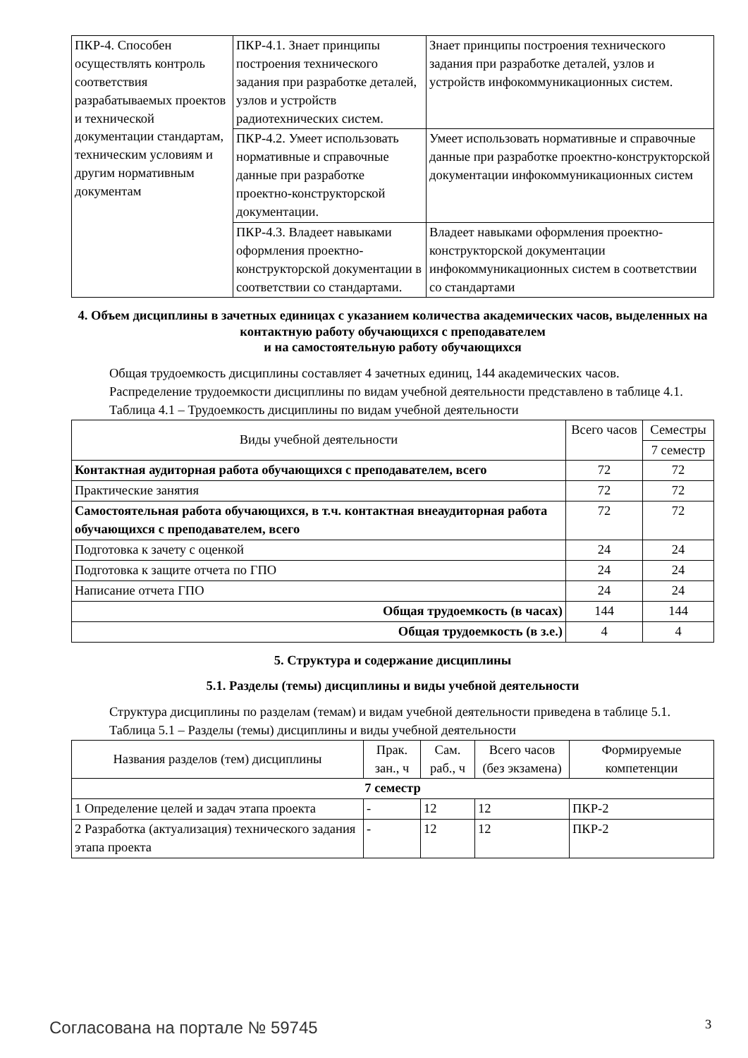| ПКР-4. Способен осуществлять контроль соответствия разрабатываемых проектов и технической документации стандартам, техническим условиям и другим нормативным документам | ПКР-4.1. Знает принципы построения технического задания при разработке деталей, узлов и устройств радиотехнических систем. | Знает принципы построения технического задания при разработке деталей, узлов и устройств инфокоммуникационных систем. |
| | ПКР-4.2. Умеет использовать нормативные и справочные данные при разработке проектно-конструкторской документации. | Умеет использовать нормативные и справочные данные при разработке проектно-конструкторской документации инфокоммуникационных систем |
| | ПКР-4.3. Владеет навыками оформления проектно-конструкторской документации в соответствии со стандартами. | Владеет навыками оформления проектно-конструкторской документации инфокоммуникационных систем в соответствии со стандартами |
4. Объем дисциплины в зачетных единицах с указанием количества академических часов, выделенных на контактную работу обучающихся с преподавателем
и на самостоятельную работу обучающихся
Общая трудоемкость дисциплины составляет 4 зачетных единиц, 144 академических часов.
Распределение трудоемкости дисциплины по видам учебной деятельности представлено в таблице 4.1.
Таблица 4.1 – Трудоемкость дисциплины по видам учебной деятельности
| Виды учебной деятельности | Всего часов | Семестры |
| --- | --- | --- |
| | | 7 семестр |
| Контактная аудиторная работа обучающихся с преподавателем, всего | 72 | 72 |
| Практические занятия | 72 | 72 |
| Самостоятельная работа обучающихся, в т.ч. контактная внеаудиторная работа обучающихся с преподавателем, всего | 72 | 72 |
| Подготовка к зачету с оценкой | 24 | 24 |
| Подготовка к защите отчета по ГПО | 24 | 24 |
| Написание отчета ГПО | 24 | 24 |
| Общая трудоемкость (в часах) | 144 | 144 |
| Общая трудоемкость (в з.е.) | 4 | 4 |
5. Структура и содержание дисциплины
5.1. Разделы (темы) дисциплины и виды учебной деятельности
Структура дисциплины по разделам (темам) и видам учебной деятельности приведена в таблице 5.1.
Таблица 5.1 – Разделы (темы) дисциплины и виды учебной деятельности
| Названия разделов (тем) дисциплины | Прак. зан., ч | Сам. раб., ч | Всего часов (без экзамена) | Формируемые компетенции |
| --- | --- | --- | --- | --- |
| 7 семестр | | | | |
| 1 Определение целей и задач этапа проекта | - | 12 | 12 | ПКР-2 |
| 2 Разработка (актуализация) технического задания этапа проекта | - | 12 | 12 | ПКР-2 |
Согласована на портале № 59745 3